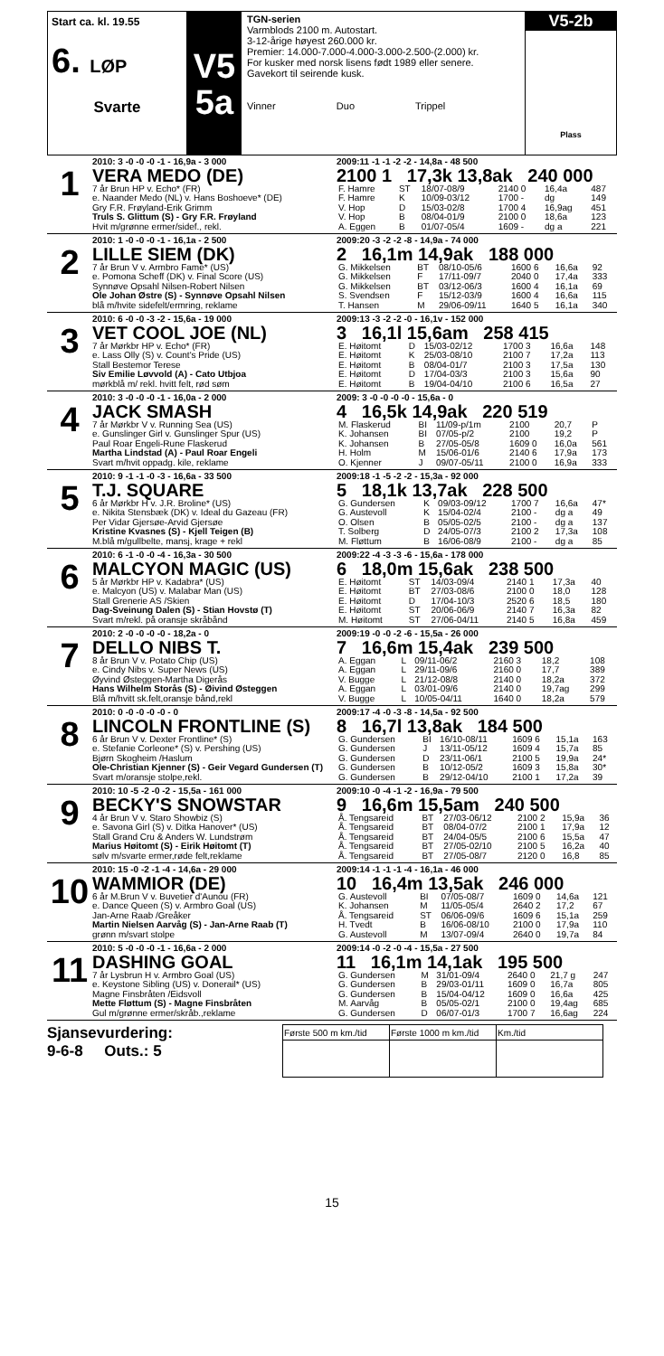Start ca. kl. 19.55
6. LØP
Svarte
V5
5a
TGN-serien
Varmblods 2100 m. Autostart.
3-12-årige høyest 260.000 kr.
Premier: 14.000-7.000-4.000-3.000-2.500-(2.000) kr.
For kusker med norsk lisens født 1989 eller senere.
Gavekort til seirende kusk.
Vinner Duo Trippel
V5-2b
Plass
1
2010: 3 -0 -0 -0 -1 - 16,9a - 3 000
VERA MEDO (DE)
7 år Brun HP v. Echo* (FR)
e. Naander Medo (NL) v. Hans Boshoeve* (DE)
Gry F.R. Frøyland-Erik Grimm
Truls S. Glittum (S) - Gry F.R. Frøyland
Hvit m/grønne ermer/sidef., rekl.
2009:11 -1 -1 -2 -2 - 14,8a - 48 500
2100 1 17,3k 13,8ak 240 000
| F. Hamre | ST | 18/07-08/9 | 2140 0 | 16,4a | 487 |
| F. Hamre | K | 10/09-03/12 | 1700 - | dg | 149 |
| V. Hop | D | 15/03-02/8 | 1700 4 | 16,9ag | 451 |
| V. Hop | B | 08/04-01/9 | 2100 0 | 18,6a | 123 |
| A. Eggen | B | 01/07-05/4 | 1609 - | dg a | 221 |
2
2010: 1 -0 -0 -0 -1 - 16,1a - 2 500
LILLE SIEM (DK)
7 år Brun V v. Armbro Fame* (US)
e. Pomona Scheff (DK) v. Final Score (US)
Synnøve Opsahl Nilsen-Robert Nilsen
Ole Johan Østre (S) - Synnøve Opsahl Nilsen
blå m/hvite sidefelt/ermring, reklame
2009:20 -3 -2 -2 -8 - 14,9a - 74 000
2 16,1m 14,9ak 188 000
| G. Mikkelsen | BT | 08/10-05/6 | 1600 6 | 16,6a | 92 |
| G. Mikkelsen | F | 17/11-09/7 | 2040 0 | 17,4a | 333 |
| G. Mikkelsen | BT | 03/12-06/3 | 1600 4 | 16,1a | 69 |
| S. Svendsen | F | 15/12-03/9 | 1600 4 | 16,6a | 115 |
| T. Hansen | M | 29/06-09/11 | 1640 5 | 16,1a | 340 |
3
2010: 6 -0 -0 -3 -2 - 15,6a - 19 000
VET COOL JOE (NL)
7 år Mørkbr HP v. Echo* (FR)
e. Lass Olly (S) v. Count's Pride (US)
Stall Bestemor Terese
Siv Emilie Løvvold (A) - Cato Utbjoa
mørkblå m/ rekl. hvitt felt, rød søm
2009:13 -3 -2 -2 -0 - 16,1v - 152 000
3 16,1l 15,6am 258 415
| E. Høitomt | D | 15/03-02/12 | 1700 3 | 16,6a | 148 |
| E. Høitomt | K | 25/03-08/10 | 2100 7 | 17,2a | 113 |
| E. Høitomt | B | 08/04-01/7 | 2100 3 | 17,5a | 130 |
| E. Høitomt | D | 17/04-03/3 | 2100 3 | 15,6a | 90 |
| E. Høitomt | B | 19/04-04/10 | 2100 6 | 16,5a | 27 |
4
2010: 3 -0 -0 -0 -1 - 16,0a - 2 000
JACK SMASH
7 år Mørkbr V v. Running Sea (US)
e. Gunslinger Girl v. Gunslinger Spur (US)
Paul Roar Engeli-Rune Flaskerud
Martha Lindstad (A) - Paul Roar Engeli
Svart m/hvit oppadg. kile, reklame
2009: 3 -0 -0 -0 -0 - 15,6a - 0
4 16,5k 14,9ak 220 519
| M. Flaskerud | BI | 11/09-p/1m | 2100 | 20,7 | P |
| K. Johansen | BI | 07/05-p/2 | 2100 | 19,2 | P |
| K. Johansen | B | 27/05-05/8 | 1609 0 | 16,0a | 561 |
| H. Holm | M | 15/06-01/6 | 2140 6 | 17,9a | 173 |
| O. Kjenner | J | 09/07-05/11 | 2100 0 | 16,9a | 333 |
5
2010: 9 -1 -1 -0 -3 - 16,6a - 33 500
T.J. SQUARE
6 år Mørkbr H v. J.R. Broline* (US)
e. Nikita Stensbæk (DK) v. Ideal du Gazeau (FR)
Per Vidar Gjersøe-Arvid Gjersøe
Kristine Kvasnes (S) - Kjell Teigen (B)
M.blå m/gullbelte, mansj, krage + rekl
2009:18 -1 -5 -2 -2 - 15,3a - 92 000
5 18,1k 13,7ak 228 500
| G. Gundersen | K | 09/03-09/12 | 1700 7 | 16,6a | 47* |
| G. Austevoll | K | 15/04-02/4 | 2100 - | dg a | 49 |
| O. Olsen | B | 05/05-02/5 | 2100 - | dg a | 137 |
| T. Solberg | D | 24/05-07/3 | 2100 2 | 17,3a | 108 |
| M. Fløttum | B | 16/06-08/9 | 2100 - | dg a | 85 |
6
2010: 6 -1 -0 -0 -4 - 16,3a - 30 500
MALCYON MAGIC (US)
5 år Mørkbr HP v. Kadabra* (US)
e. Malcyon (US) v. Malabar Man (US)
Stall Grenerie AS /Skien
Dag-Sveinung Dalen (S) - Stian Hovstø (T)
Svart m/rekl. på oransje skråbånd
2009:22 -4 -3 -3 -6 - 15,6a - 178 000
6 18,0m 15,6ak 238 500
| E. Høitomt | ST | 14/03-09/4 | 2140 1 | 17,3a | 40 |
| E. Høitomt | BT | 27/03-08/6 | 2100 0 | 18,0 | 128 |
| E. Høitomt | D | 17/04-10/3 | 2520 6 | 18,5 | 180 |
| E. Høitomt | ST | 20/06-06/9 | 2140 7 | 16,3a | 82 |
| M. Høitomt | ST | 27/06-04/11 | 2140 5 | 16,8a | 459 |
7
2010: 2 -0 -0 -0 -0 - 18,2a - 0
DELLO NIBS T.
8 år Brun V v. Potato Chip (US)
e. Cindy Nibs v. Super News (US)
Øyvind Østeggen-Martha Digerås
Hans Wilhelm Storås (S) - Øivind Østeggen
Blå m/hvitt sk.felt,oransje bånd,rekl
2009:19 -0 -0 -2 -6 - 15,5a - 26 000
7 16,6m 15,4ak 239 500
| A. Eggan | L | 09/11-06/2 | 2160 3 | 18,2 | 108 |
| A. Eggan | L | 29/11-09/6 | 2160 0 | 17,7 | 389 |
| V. Bugge | L | 21/12-08/8 | 2140 0 | 18,2a | 372 |
| A. Eggan | L | 03/01-09/6 | 2140 0 | 19,7ag | 299 |
| V. Bugge | L | 10/05-04/11 | 1640 0 | 18,2a | 579 |
8
2010: 0 -0 -0 -0 -0 - 0
LINCOLN FRONTLINE (S)
6 år Brun V v. Dexter Frontline* (S)
e. Stefanie Corleone* (S) v. Pershing (US)
Bjørn Skogheim /Haslum
Ole-Christian Kjenner (S) - Geir Vegard Gundersen (T)
Svart m/oransje stolpe,rekl.
2009:17 -4 -0 -3 -8 - 14,5a - 92 500
8 16,7l 13,8ak 184 500
| G. Gundersen | BI | 16/10-08/11 | 1609 6 | 15,1a | 163 |
| G. Gundersen | J | 13/11-05/12 | 1609 4 | 15,7a | 85 |
| G. Gundersen | D | 23/11-06/1 | 2100 5 | 19,9a | 24* |
| G. Gundersen | B | 10/12-05/2 | 1609 3 | 15,8a | 30* |
| G. Gundersen | B | 29/12-04/10 | 2100 1 | 17,2a | 39 |
9
2010: 10 -5 -2 -0 -2 - 15,5a - 161 000
BECKY'S SNOWSTAR
4 år Brun V v. Staro Showbiz (S)
e. Savona Girl (S) v. Ditka Hanover* (US)
Stall Grand Cru & Anders W. Lundstrøm
Marius Høitomt (S) - Eirik Høitomt (T)
sølv m/svarte ermer,røde felt,reklame
2009:10 -0 -4 -1 -2 - 16,9a - 79 500
9 16,6m 15,5am 240 500
| Å. Tengsareid | BT | 27/03-06/12 | 2100 2 | 15,9a | 36 |
| Å. Tengsareid | BT | 08/04-07/2 | 2100 1 | 17,9a | 12 |
| Å. Tengsareid | BT | 24/04-05/5 | 2100 6 | 15,5a | 47 |
| Å. Tengsareid | BT | 27/05-02/10 | 2100 5 | 16,2a | 40 |
| Å. Tengsareid | BT | 27/05-08/7 | 2120 0 | 16,8 | 85 |
10
2010: 15 -0 -2 -1 -4 - 14,6a - 29 000
WAMMIOR (DE)
6 år M.Brun V v. Buvetier d'Aunou (FR)
e. Dance Queen (S) v. Armbro Goal (US)
Jan-Arne Raab /Greåker
Martin Nielsen Aarvåg (S) - Jan-Arne Raab (T)
grønn m/svart stolpe
2009:14 -1 -1 -1 -4 - 16,1a - 46 000
10 16,4m 13,5ak 246 000
| G. Austevoll | BI | 07/05-08/7 | 1609 0 | 14,6a | 121 |
| K. Johansen | M | 11/05-05/4 | 2640 2 | 17,2 | 67 |
| Å. Tengsareid | ST | 06/06-09/6 | 1609 6 | 15,1a | 259 |
| H. Tvedt | B | 16/06-08/10 | 2100 0 | 17,9a | 110 |
| G. Austevoll | M | 13/07-09/4 | 2640 0 | 19,7a | 84 |
11
2010: 5 -0 -0 -0 -1 - 16,6a - 2 000
DASHING GOAL
7 år Lysbrun H v. Armbro Goal (US)
e. Keystone Sibling (US) v. Donerail* (US)
Magne Finsbråten /Eidsvoll
Mette Fløttum (S) - Magne Finsbråten
Gul m/grønne ermer/skråb.,reklame
2009:14 -0 -2 -0 -4 - 15,5a - 27 500
11 16,1m 14,1ak 195 500
| G. Gundersen | M | 31/01-09/4 | 2640 0 | 21,7 g | 247 |
| G. Gundersen | B | 29/03-01/11 | 1609 0 | 16,7a | 805 |
| G. Gundersen | B | 15/04-04/12 | 1609 0 | 16,6a | 425 |
| M. Aarvåg | B | 05/05-02/1 | 2100 0 | 19,4ag | 685 |
| G. Gundersen | D | 06/07-01/3 | 1700 7 | 16,6ag | 224 |
Sjansevurdering:
9-6-8 Outs.: 5
| Første 500 m km./tid | Første 1000 m km./tid | Km./tid |
15